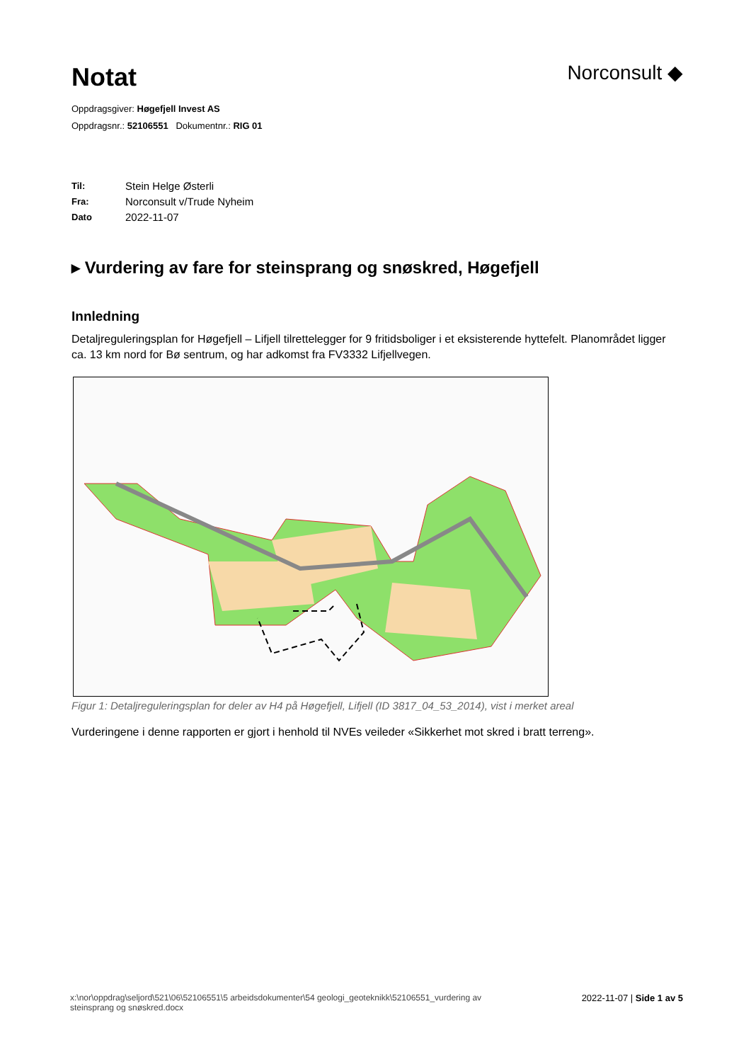Notat
Norconsult ◆
Oppdragsgiver: Høgefjell Invest AS
Oppdragsnr.: 52106551 Dokumentnr.: RIG 01
Til: Stein Helge Østerli
Fra: Norconsult v/Trude Nyheim
Dato 2022-11-07
▸ Vurdering av fare for steinsprang og snøskred, Høgefjell
Innledning
Detaljreguleringsplan for Høgefjell – Lifjell tilrettelegger for 9 fritidsboliger i et eksisterende hyttefelt. Planområdet ligger ca. 13 km nord for Bø sentrum, og har adkomst fra FV3332 Lifjellvegen.
Figur 1: Detaljreguleringsplan for deler av H4 på Høgefjell, Lifjell (ID 3817_04_53_2014), vist i merket areal
Vurderingene i denne rapporten er gjort i henhold til NVEs veileder «Sikkerhet mot skred i bratt terreng».
x:\nor\oppdrag\seljord\521\06\52106551\5 arbeidsdokumenter\54 geologi_geoteknikk\52106551_vurdering av
steinsprang og snøskred.docx
2022-11-07 | Side 1 av 5